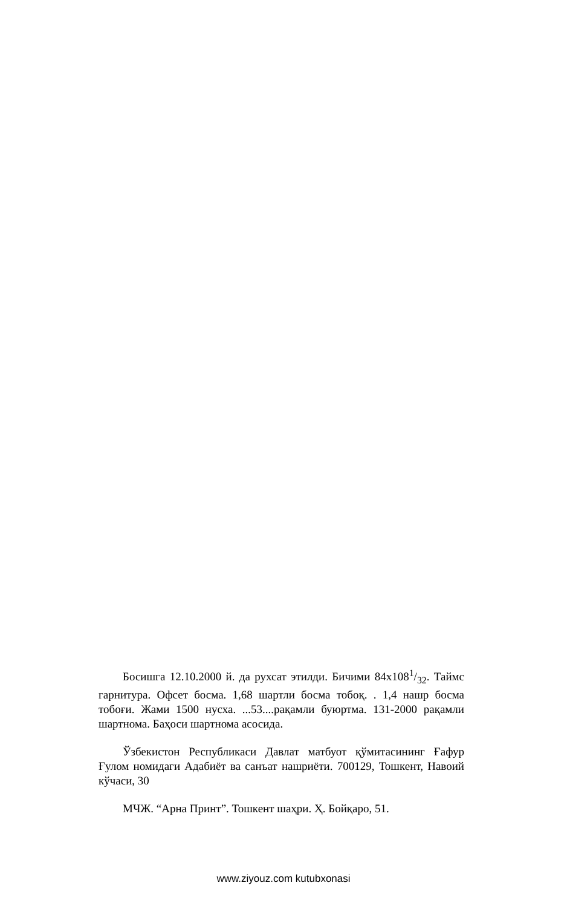Босишга 12.10.2000 й. да рухсат этилди. Бичими 84x1081/32. Таймс гарнитура. Офсет босма. 1,68 шартли босма тобоқ. . 1,4 нашр босма тобоғи. Жами 1500 нусха. ...53....рақамли буюртма. 131-2000 рақамли шартнома. Баҳоси шартнома асосида.
Ўзбекистон Республикаси Давлат матбуот қўмитасининг Ғафур Ғулом номидаги Адабиёт ва санъат нашриёти. 700129, Тошкент, Навоий кўчаси, 30
МЧЖ. “Арна Принт”. Тошкент шаҳри. Ҳ. Бойқаро, 51.
www.ziyouz.com kutubxonasi